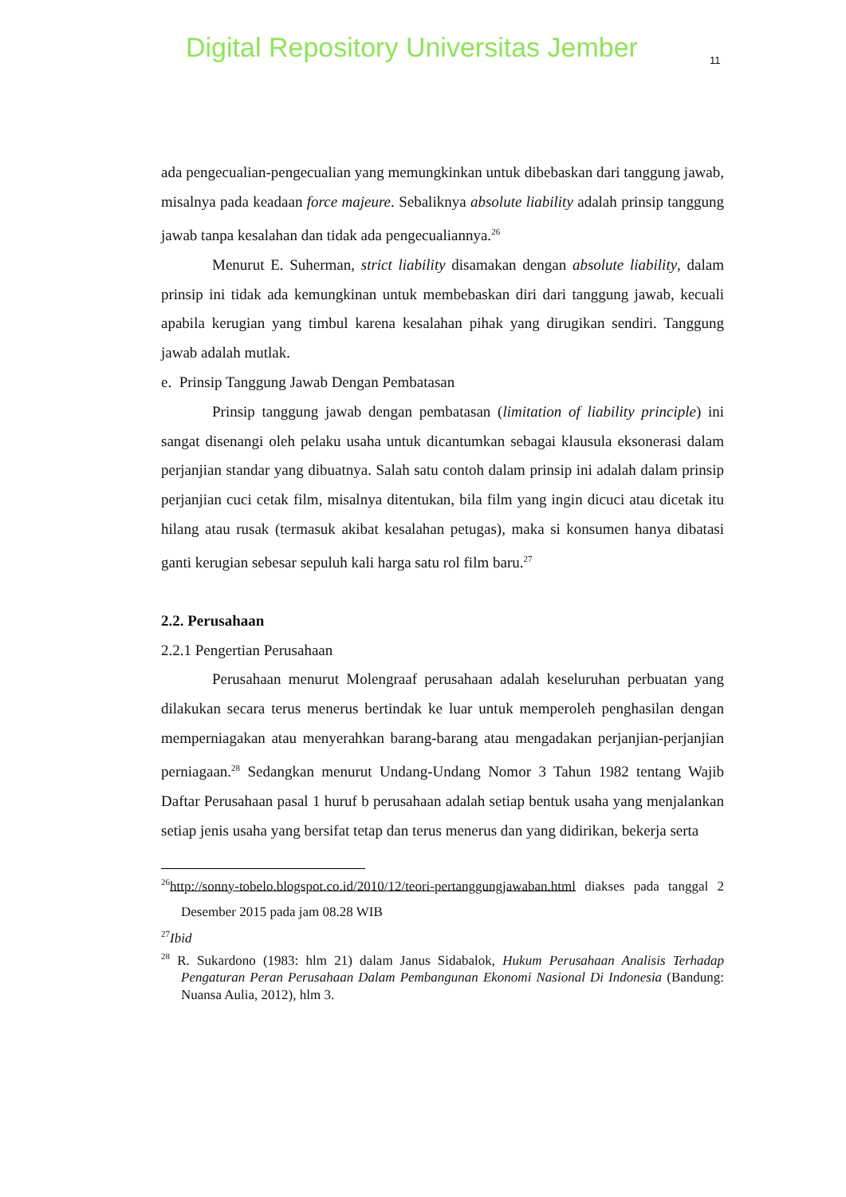Digital Repository Universitas Jember
11
ada pengecualian-pengecualian yang memungkinkan untuk dibebaskan dari tanggung jawab, misalnya pada keadaan force majeure. Sebaliknya absolute liability adalah prinsip tanggung jawab tanpa kesalahan dan tidak ada pengecualiannya.<sup>26</sup>
Menurut E. Suherman, strict liability disamakan dengan absolute liability, dalam prinsip ini tidak ada kemungkinan untuk membebaskan diri dari tanggung jawab, kecuali apabila kerugian yang timbul karena kesalahan pihak yang dirugikan sendiri. Tanggung jawab adalah mutlak.
e. Prinsip Tanggung Jawab Dengan Pembatasan
Prinsip tanggung jawab dengan pembatasan (limitation of liability principle) ini sangat disenangi oleh pelaku usaha untuk dicantumkan sebagai klausula eksonerasi dalam perjanjian standar yang dibuatnya. Salah satu contoh dalam prinsip ini adalah dalam prinsip perjanjian cuci cetak film, misalnya ditentukan, bila film yang ingin dicuci atau dicetak itu hilang atau rusak (termasuk akibat kesalahan petugas), maka si konsumen hanya dibatasi ganti kerugian sebesar sepuluh kali harga satu rol film baru.<sup>27</sup>
2.2. Perusahaan
2.2.1 Pengertian Perusahaan
Perusahaan menurut Molengraaf perusahaan adalah keseluruhan perbuatan yang dilakukan secara terus menerus bertindak ke luar untuk memperoleh penghasilan dengan memperniagakan atau menyerahkan barang-barang atau mengadakan perjanjian-perjanjian perniagaan.<sup>28</sup> Sedangkan menurut Undang-Undang Nomor 3 Tahun 1982 tentang Wajib Daftar Perusahaan pasal 1 huruf b perusahaan adalah setiap bentuk usaha yang menjalankan setiap jenis usaha yang bersifat tetap dan terus menerus dan yang didirikan, bekerja serta
<sup>26</sup> http://sonny-tobelo.blogspot.co.id/2010/12/teori-pertanggungjawaban.html diakses pada tanggal 2 Desember 2015 pada jam 08.28 WIB
<sup>27</sup> Ibid
<sup>28</sup> R. Sukardono (1983: hlm 21) dalam Janus Sidabalok, Hukum Perusahaan Analisis Terhadap Pengaturan Peran Perusahaan Dalam Pembangunan Ekonomi Nasional Di Indonesia (Bandung: Nuansa Aulia, 2012), hlm 3.